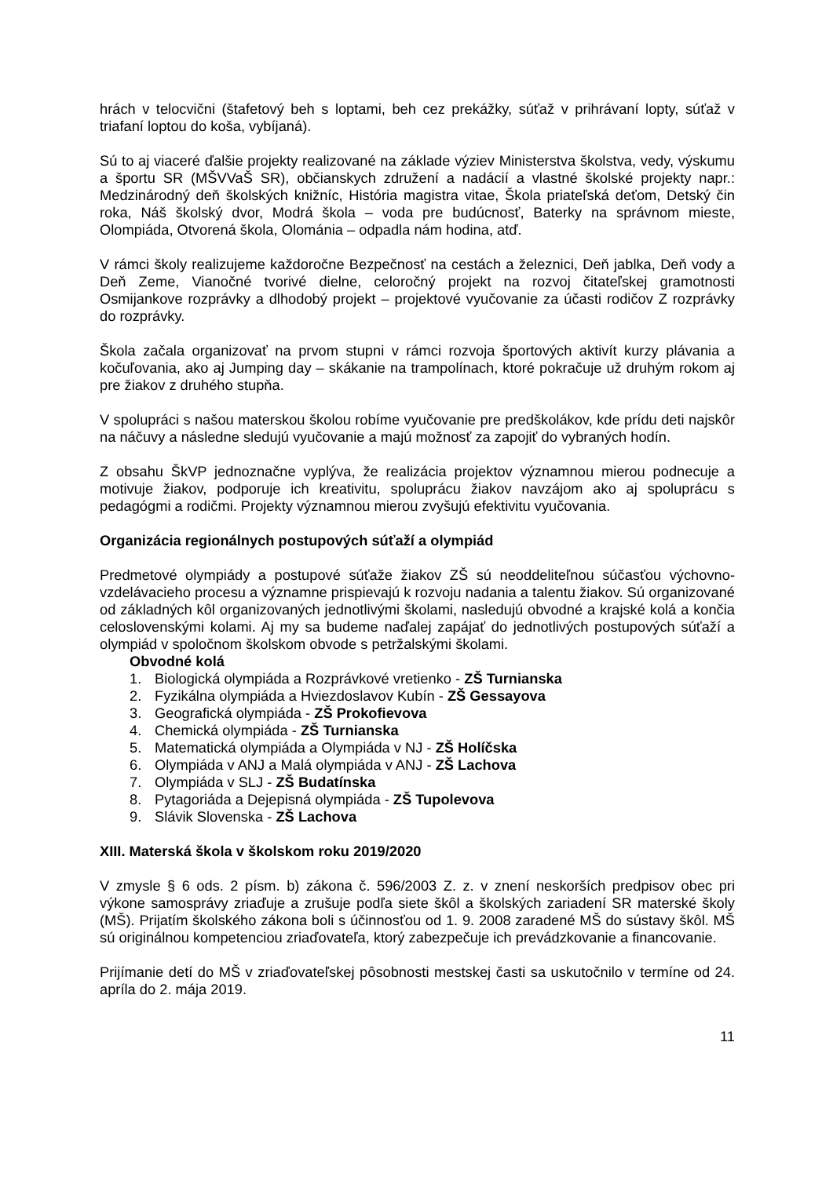hrách v telocvični (štafetový beh s loptami, beh cez prekážky, súťaž v prihrávaní lopty, súťaž v triafaní loptou do koša, vybíjaná).
Sú to aj viaceré ďalšie projekty realizované na základe výziev Ministerstva školstva, vedy, výskumu a športu SR (MŠVVaŠ SR), občianskych združení a nadácií a vlastné školské projekty napr.: Medzinárodný deň školských knižníc, História magistra vitae, Škola priateľská deťom, Detský čin roka, Náš školský dvor, Modrá škola – voda pre budúcnosť, Baterky na správnom mieste, Olompiáda, Otvorená škola, Olománia – odpadla nám hodina, atď.
V rámci školy realizujeme každoročne Bezpečnosť na cestách a železnici, Deň jablka, Deň vody a Deň Zeme, Vianočné tvorivé dielne, celoročný projekt na rozvoj čitateľskej gramotnosti Osmijankove rozprávky a dlhodobý projekt – projektové vyučovanie za účasti rodičov Z rozprávky do rozprávky.
Škola začala organizovať na prvom stupni v rámci rozvoja športových aktivít kurzy plávania a kočuľovania, ako aj Jumping day – skákanie na trampolínach, ktoré pokračuje už druhým rokom aj pre žiakov z druhého stupňa.
V spolupráci s našou materskou školou robíme vyučovanie pre predškolákov, kde prídu deti najskôr na náčuvy a následne sledujú vyučovanie a majú možnosť za zapojiť do vybraných hodín.
Z obsahu ŠkVP jednoznačne vyplýva, že realizácia projektov významnou mierou podnecuje a motivuje žiakov, podporuje ich kreativitu, spoluprácu žiakov navzájom ako aj spoluprácu s pedagógmi a rodičmi. Projekty významnou mierou zvyšujú efektivitu vyučovania.
Organizácia regionálnych postupových súťaží a olympiád
Predmetové olympiády a postupové súťaže žiakov ZŠ sú neoddeliteľnou súčasťou výchovno-vzdelávacieho procesu a významne prispievajú k rozvoju nadania a talentu žiakov. Sú organizované od základných kôl organizovaných jednotlivými školami, nasledujú obvodné a krajské kolá a končia celoslovenskými kolami. Aj my sa budeme naďalej zapájať do jednotlivých postupových súťaží a olympiád v spoločnom školskom obvode s petržalskými školami.
Obvodné kolá
1. Biologická olympiáda a Rozprávkové vretienko - ZŠ Turnianska
2. Fyzikálna olympiáda a Hviezdoslavov Kubín - ZŠ Gessayova
3. Geografická olympiáda - ZŠ Prokofievova
4. Chemická olympiáda - ZŠ Turnianska
5. Matematická olympiáda a Olympiáda v NJ - ZŠ Holíčska
6. Olympiáda v ANJ a Malá olympiáda v ANJ - ZŠ Lachova
7. Olympiáda v SLJ - ZŠ Budatínska
8. Pytagoriáda a Dejepisná olympiáda - ZŠ Tupolevova
9. Slávik Slovenska - ZŠ Lachova
XIII. Materská škola v školskom roku 2019/2020
V zmysle § 6 ods. 2 písm. b) zákona č. 596/2003 Z. z. v znení neskorších predpisov obec pri výkone samosprávy zriaďuje a zrušuje podľa siete škôl a školských zariadení SR materské školy (MŠ). Prijatím školského zákona boli s účinnosťou od 1. 9. 2008 zaradené MŠ do sústavy škôl. MŠ sú originálnou kompetenciou zriaďovateľa, ktorý zabezpečuje ich prevádzkovanie a financovanie.
Prijímanie detí do MŠ v zriaďovateľskej pôsobnosti mestskej časti sa uskutočnilo v termíne od 24. apríla do 2. mája 2019.
11